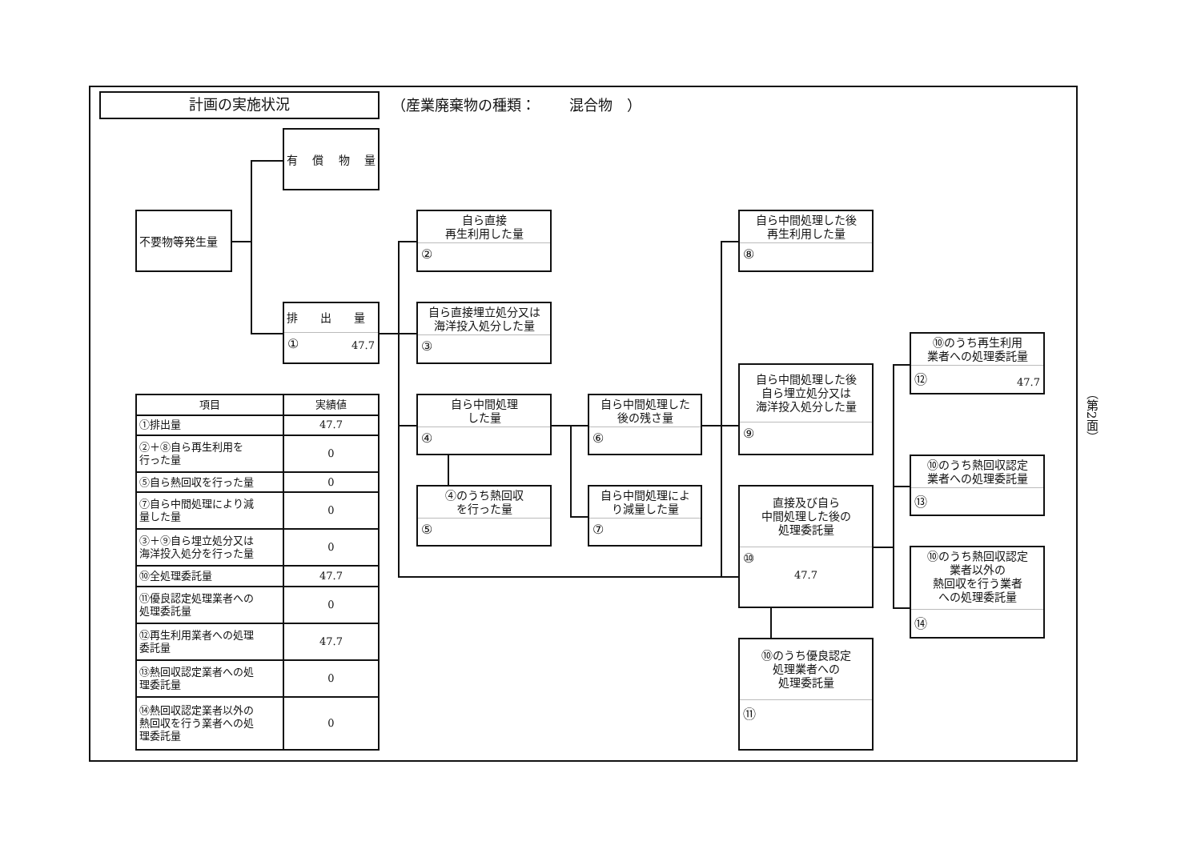計画の実施状況
（産業廃棄物の種類：　　 混合物　）
有　 償　 物　 量
不要物等発生量
排　　出　　量
① 47.7
自ら直接
再生利用した量
②
自ら直接埋立処分又は
海洋投入処分した量
③
自ら中間処理
した量
④
④のうち熱回収
を行った量
⑤
自ら中間処理した
後の残さ量
⑥
自ら中間処理によ
り減量した量
⑦
自ら中間処理した後
再生利用した量
⑧
自ら中間処理した後
自ら埋立処分又は
海洋投入処分した量
⑨
直接及び自ら
中間処理した後の
処理委託量
⑩
47.7
⑩のうち優良認定
処理業者への
処理委託量
⑪
⑩のうち再生利用
業者への処理委託量
⑫ 47.7
⑩のうち熱回収認定
業者への処理委託量
⑬
⑩のうち熱回収認定
業者以外の
熱回収を行う業者
への処理委託量
⑭
| 項目 | 実績値 |
| --- | --- |
| ①排出量 | 47.7 |
| ②＋⑧自ら再生利用を 行った量 | 0 |
| ⑤自ら熱回収を行った量 | 0 |
| ⑦自ら中間処理により減 量した量 | 0 |
| ③＋⑨自ら埋立処分又は 海洋投入処分を行った量 | 0 |
| ⑩全処理委託量 | 47.7 |
| ⑪優良認定処理業者への 処理委託量 | 0 |
| ⑫再生利用業者への処理 委託量 | 47.7 |
| ⑬熱回収認定業者への処 理委託量 | 0 |
| ⑭熱回収認定業者以外の 熱回収を行う業者への処 理委託量 | 0 |
（第2面）